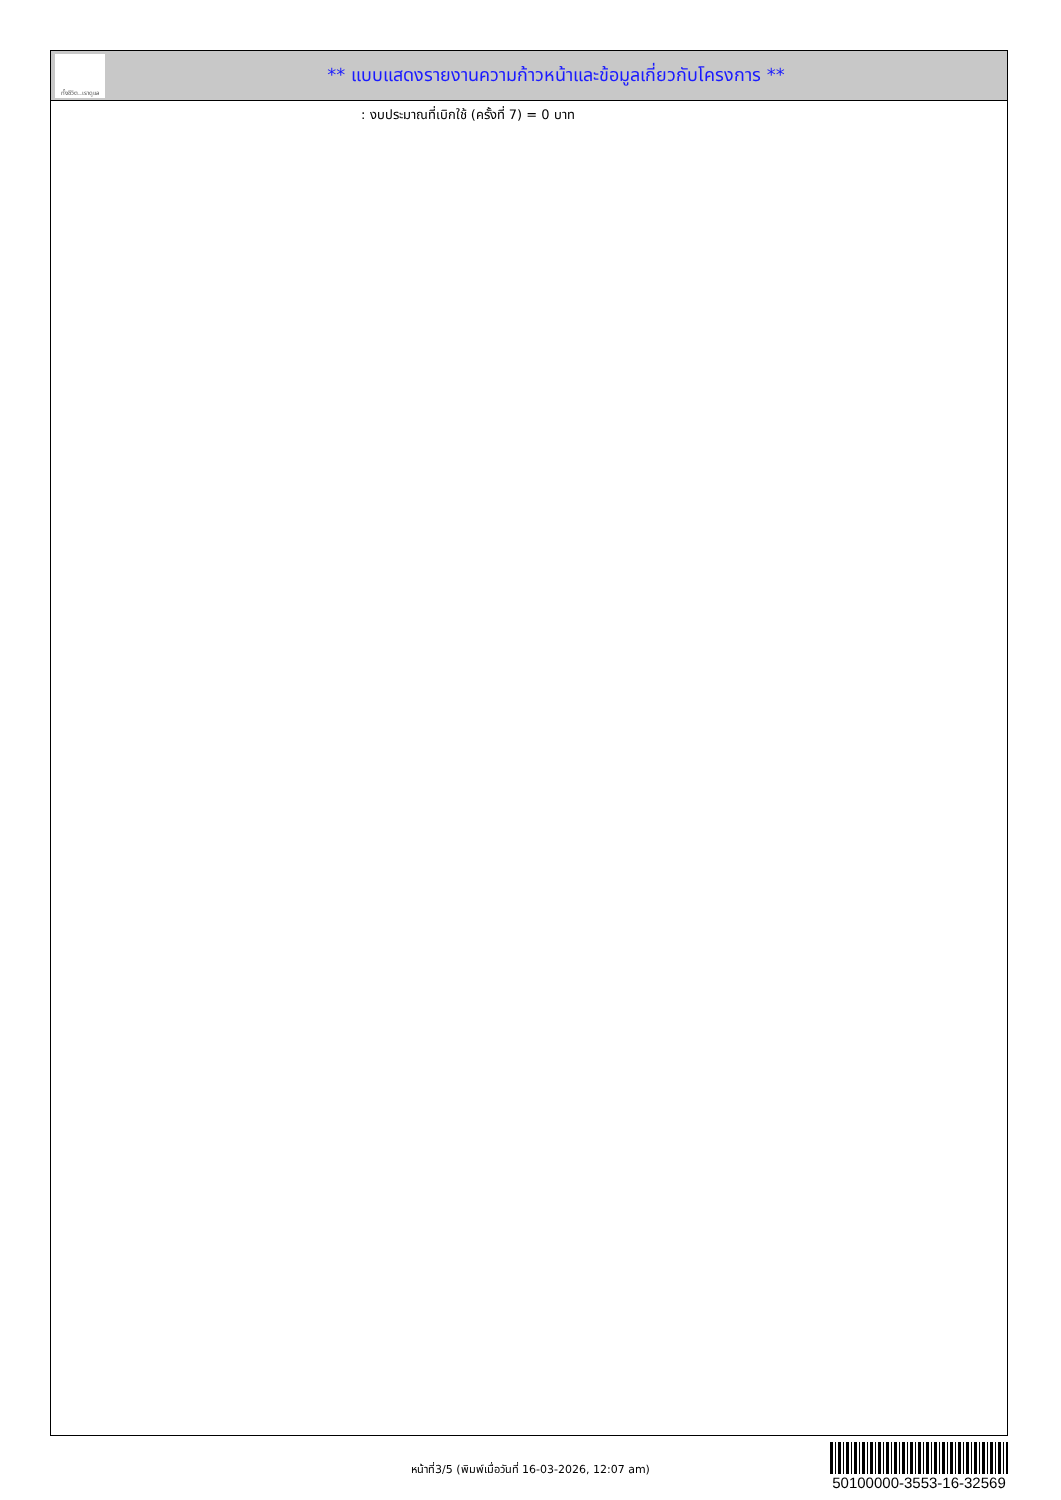ทั้งชีวิต..เราดูแล
** แบบแสดงรายงานความก้าวหน้าและข้อมูลเกี่ยวกับโครงการ **
: งบประมาณที่เบิกใช้ (ครั้งที่ 7) = 0 บาท
หน้าที่3/5 (พิมพ์เมื่อวันที่ 16-03-2026, 12:07 am)
50100000-3553-16-32569